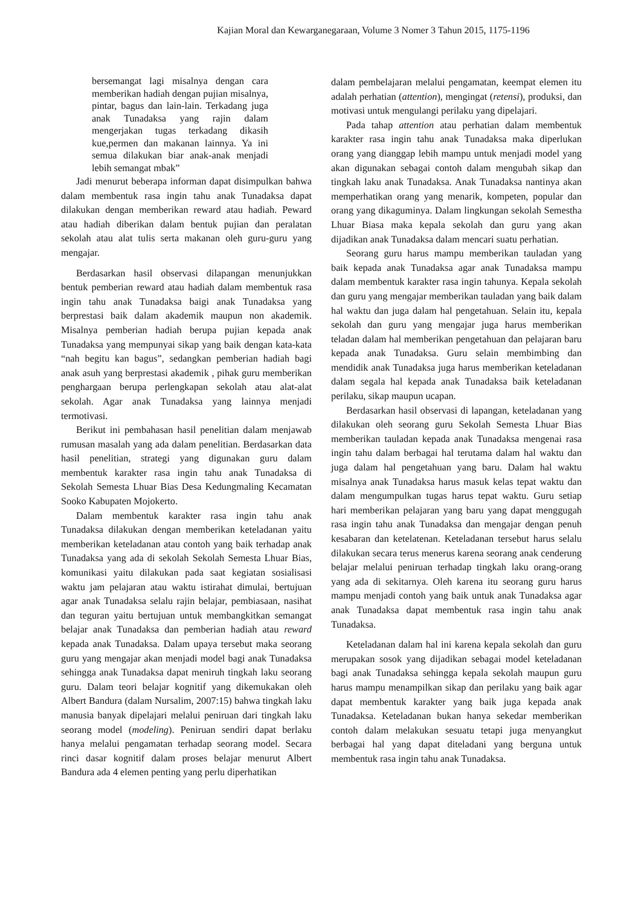Kajian Moral dan Kewarganegaraan, Volume 3 Nomer 3 Tahun 2015, 1175-1196
bersemangat lagi misalnya dengan cara memberikan hadiah dengan pujian misalnya, pintar, bagus dan lain-lain. Terkadang juga anak Tunadaksa yang rajin dalam mengerjakan tugas terkadang dikasih kue,permen dan makanan lainnya. Ya ini semua dilakukan biar anak-anak menjadi lebih semangat mbak”
Jadi menurut beberapa informan dapat disimpulkan bahwa dalam membentuk rasa ingin tahu anak Tunadaksa dapat dilakukan dengan memberikan reward atau hadiah. Peward atau hadiah diberikan dalam bentuk pujian dan peralatan sekolah atau alat tulis serta makanan oleh guru-guru yang mengajar.
Berdasarkan hasil observasi dilapangan menunjukkan bentuk pemberian reward atau hadiah dalam membentuk rasa ingin tahu anak Tunadaksa baigi anak Tunadaksa yang berprestasi baik dalam akademik maupun non akademik. Misalnya pemberian hadiah berupa pujian kepada anak Tunadaksa yang mempunyai sikap yang baik dengan kata-kata “nah begitu kan bagus”, sedangkan pemberian hadiah bagi anak asuh yang berprestasi akademik , pihak guru memberikan penghargaan berupa perlengkapan sekolah atau alat-alat sekolah. Agar anak Tunadaksa yang lainnya menjadi termotivasi.
Berikut ini pembahasan hasil penelitian dalam menjawab rumusan masalah yang ada dalam penelitian. Berdasarkan data hasil penelitian, strategi yang digunakan guru dalam membentuk karakter rasa ingin tahu anak Tunadaksa di Sekolah Semesta Lhuar Bias Desa Kedungmaling Kecamatan Sooko Kabupaten Mojokerto.
Dalam membentuk karakter rasa ingin tahu anak Tunadaksa dilakukan dengan memberikan keteladanan yaitu memberikan keteladanan atau contoh yang baik terhadap anak Tunadaksa yang ada di sekolah Sekolah Semesta Lhuar Bias, komunikasi yaitu dilakukan pada saat kegiatan sosialisasi waktu jam pelajaran atau waktu istirahat dimulai, bertujuan agar anak Tunadaksa selalu rajin belajar, pembiasaan, nasihat dan teguran yaitu bertujuan untuk membangkitkan semangat belajar anak Tunadaksa dan pemberian hadiah atau reward kepada anak Tunadaksa. Dalam upaya tersebut maka seorang guru yang mengajar akan menjadi model bagi anak Tunadaksa sehingga anak Tunadaksa dapat meniruh tingkah laku seorang guru. Dalam teori belajar kognitif yang dikemukakan oleh Albert Bandura (dalam Nursalim, 2007:15) bahwa tingkah laku manusia banyak dipelajari melalui peniruan dari tingkah laku seorang model (modeling). Peniruan sendiri dapat berlaku hanya melalui pengamatan terhadap seorang model. Secara rinci dasar kognitif dalam proses belajar menurut Albert Bandura ada 4 elemen penting yang perlu diperhatikan
dalam pembelajaran melalui pengamatan, keempat elemen itu adalah perhatian (attention), mengingat (retensi), produksi, dan motivasi untuk mengulangi perilaku yang dipelajari.
Pada tahap attention atau perhatian dalam membentuk karakter rasa ingin tahu anak Tunadaksa maka diperlukan orang yang dianggap lebih mampu untuk menjadi model yang akan digunakan sebagai contoh dalam mengubah sikap dan tingkah laku anak Tunadaksa. Anak Tunadaksa nantinya akan memperhatikan orang yang menarik, kompeten, popular dan orang yang dikaguminya. Dalam lingkungan sekolah Semestha Lhuar Biasa maka kepala sekolah dan guru yang akan dijadikan anak Tunadaksa dalam mencari suatu perhatian.
Seorang guru harus mampu memberikan tauladan yang baik kepada anak Tunadaksa agar anak Tunadaksa mampu dalam membentuk karakter rasa ingin tahunya. Kepala sekolah dan guru yang mengajar memberikan tauladan yang baik dalam hal waktu dan juga dalam hal pengetahuan. Selain itu, kepala sekolah dan guru yang mengajar juga harus memberikan teladan dalam hal memberikan pengetahuan dan pelajaran baru kepada anak Tunadaksa. Guru selain membimbing dan mendidik anak Tunadaksa juga harus memberikan keteladanan dalam segala hal kepada anak Tunadaksa baik keteladanan perilaku, sikap maupun ucapan.
Berdasarkan hasil observasi di lapangan, keteladanan yang dilakukan oleh seorang guru Sekolah Semesta Lhuar Bias memberikan tauladan kepada anak Tunadaksa mengenai rasa ingin tahu dalam berbagai hal terutama dalam hal waktu dan juga dalam hal pengetahuan yang baru. Dalam hal waktu misalnya anak Tunadaksa harus masuk kelas tepat waktu dan dalam mengumpulkan tugas harus tepat waktu. Guru setiap hari memberikan pelajaran yang baru yang dapat menggugah rasa ingin tahu anak Tunadaksa dan mengajar dengan penuh kesabaran dan ketelatenan. Keteladanan tersebut harus selalu dilakukan secara terus menerus karena seorang anak cenderung belajar melalui peniruan terhadap tingkah laku orang-orang yang ada di sekitarnya. Oleh karena itu seorang guru harus mampu menjadi contoh yang baik untuk anak Tunadaksa agar anak Tunadaksa dapat membentuk rasa ingin tahu anak Tunadaksa.
Keteladanan dalam hal ini karena kepala sekolah dan guru merupakan sosok yang dijadikan sebagai model keteladanan bagi anak Tunadaksa sehingga kepala sekolah maupun guru harus mampu menampilkan sikap dan perilaku yang baik agar dapat membentuk karakter yang baik juga kepada anak Tunadaksa. Keteladanan bukan hanya sekedar memberikan contoh dalam melakukan sesuatu tetapi juga menyangkut berbagai hal yang dapat diteladani yang berguna untuk membentuk rasa ingin tahu anak Tunadaksa.